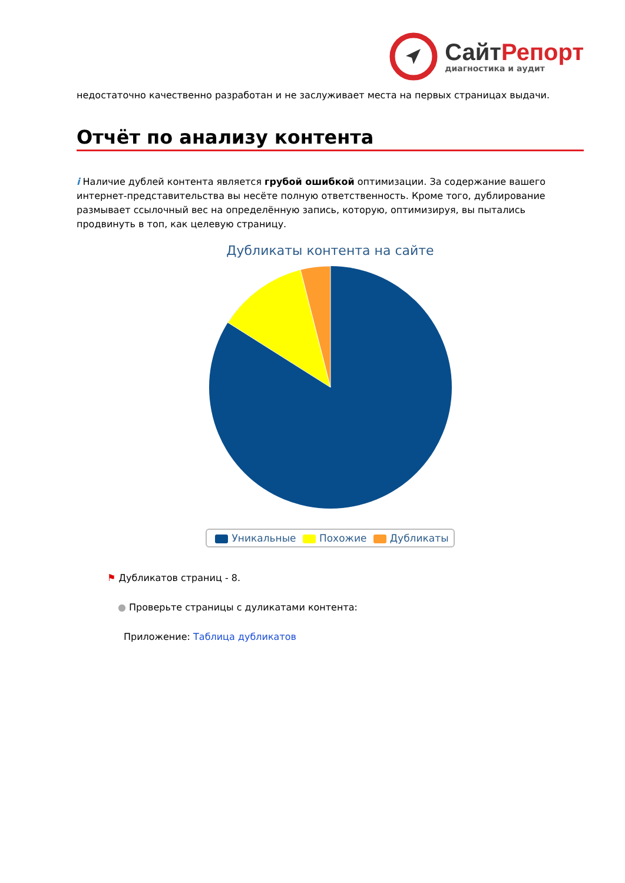СайтРепорт
диагностика и аудит
недостаточно качественно разработан и не заслуживает места на первых страницах выдачи.
Отчёт по анализу контента
i Наличие дублей контента является грубой ошибкой оптимизации. За содержание вашего интернет-представительства вы несёте полную ответственность. Кроме того, дублирование размывает ссылочный вес на определённую запись, которую, оптимизируя, вы пытались продвинуть в топ, как целевую страницу.
Дубликаты контента на сайте
Уникальные Похожие Дубликаты
⚑ Дубликатов страниц - 8.
● Проверьте страницы с дуликатами контента:
Приложение: Таблица дубликатов